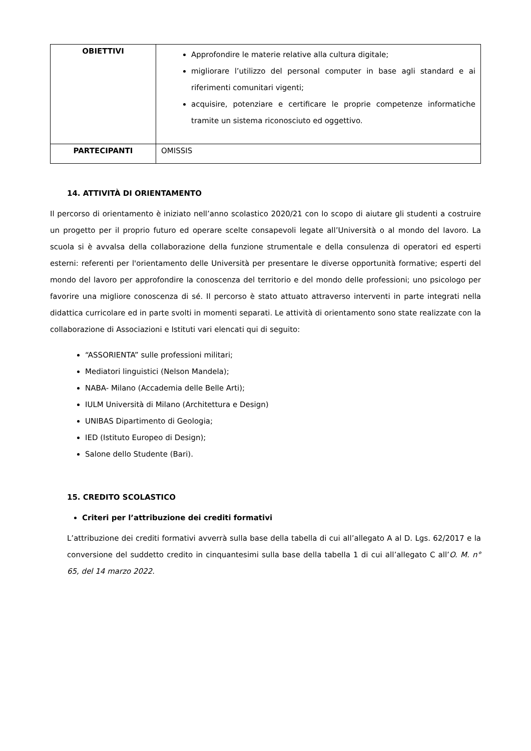| OBIETTIVI | Approfondire le materie relative alla cultura digitale; migliorare l’utilizzo del personal computer in base agli standard e ai riferimenti comunitari vigenti; acquisire, potenziare e certificare le proprie competenze informatiche tramite un sistema riconosciuto ed oggettivo. |
| PARTECIPANTI | OMISSIS |
14. ATTIVITÀ DI ORIENTAMENTO
Il percorso di orientamento è iniziato nell’anno scolastico 2020/21 con lo scopo di aiutare gli studenti a costruire un progetto per il proprio futuro ed operare scelte consapevoli legate all’Università o al mondo del lavoro. La scuola si è avvalsa della collaborazione della funzione strumentale e della consulenza di operatori ed esperti esterni: referenti per l'orientamento delle Università per presentare le diverse opportunità formative; esperti del mondo del lavoro per approfondire la conoscenza del territorio e del mondo delle professioni; uno psicologo per favorire una migliore conoscenza di sé. Il percorso è stato attuato attraverso interventi in parte integrati nella didattica curricolare ed in parte svolti in momenti separati. Le attività di orientamento sono state realizzate con la collaborazione di Associazioni e Istituti vari elencati qui di seguito:
“ASSORIENTA” sulle professioni militari;
Mediatori linguistici (Nelson Mandela);
NABA- Milano (Accademia delle Belle Arti);
IULM Università di Milano (Architettura e Design)
UNIBAS Dipartimento di Geologia;
IED (Istituto Europeo di Design);
Salone dello Studente (Bari).
15. CREDITO SCOLASTICO
Criteri per l’attribuzione dei crediti formativi
L’attribuzione dei crediti formativi avverrà sulla base della tabella di cui all’allegato A al D. Lgs. 62/2017 e la conversione del suddetto credito in cinquantesimi sulla base della tabella 1 di cui all’allegato C all’O. M. n° 65, del 14 marzo 2022.